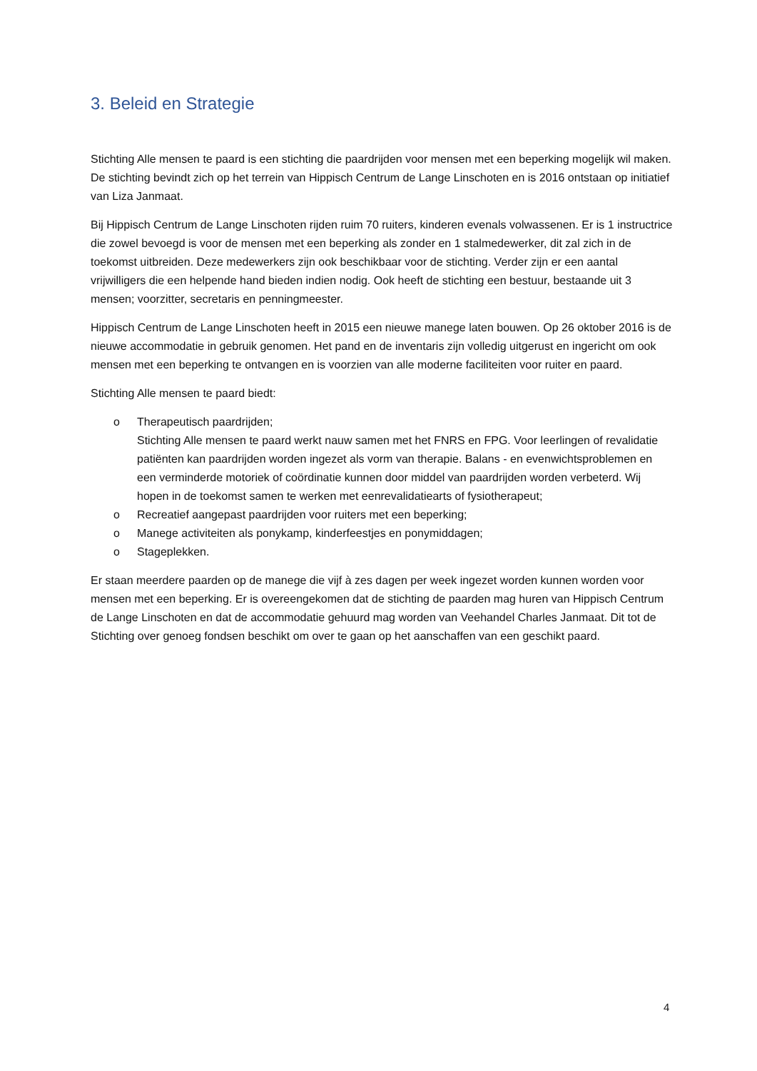3. Beleid en Strategie
Stichting Alle mensen te paard is een stichting die paardrijden voor mensen met een beperking mogelijk wil maken. De stichting bevindt zich op het terrein van Hippisch Centrum de Lange Linschoten en is 2016 ontstaan op initiatief van Liza Janmaat.
Bij Hippisch Centrum de Lange Linschoten rijden ruim 70 ruiters, kinderen evenals volwassenen. Er is 1 instructrice die zowel bevoegd is voor de mensen met een beperking als zonder en 1 stalmedewerker, dit zal zich in de toekomst uitbreiden. Deze medewerkers zijn ook beschikbaar voor de stichting. Verder zijn er een aantal vrijwilligers die een helpende hand bieden indien nodig. Ook heeft de stichting een bestuur, bestaande uit 3 mensen; voorzitter, secretaris en penningmeester.
Hippisch Centrum de Lange Linschoten heeft in 2015 een nieuwe manege laten bouwen. Op 26 oktober 2016 is de nieuwe accommodatie in gebruik genomen. Het pand en de inventaris zijn volledig uitgerust en ingericht om ook mensen met een beperking te ontvangen en is voorzien van alle moderne faciliteiten voor ruiter en paard.
Stichting Alle mensen te paard biedt:
o Therapeutisch paardrijden;
Stichting Alle mensen te paard werkt nauw samen met het FNRS en FPG. Voor leerlingen of revalidatie patiënten kan paardrijden worden ingezet als vorm van therapie. Balans - en evenwichtsproblemen en een verminderde motoriek of coördinatie kunnen door middel van paardrijden worden verbeterd. Wij hopen in de toekomst samen te werken met eenrevalidatiearts of fysiotherapeut;
o Recreatief aangepast paardrijden voor ruiters met een beperking;
o Manege activiteiten als ponykamp, kinderfeestjes en ponymiddagen;
o Stageplekken.
Er staan meerdere paarden op de manege die vijf à zes dagen per week ingezet worden kunnen worden voor mensen met een beperking. Er is overeengekomen dat de stichting de paarden mag huren van Hippisch Centrum de Lange Linschoten en dat de accommodatie gehuurd mag worden van Veehandel Charles Janmaat. Dit tot de Stichting over genoeg fondsen beschikt om over te gaan op het aanschaffen van een geschikt paard.
4